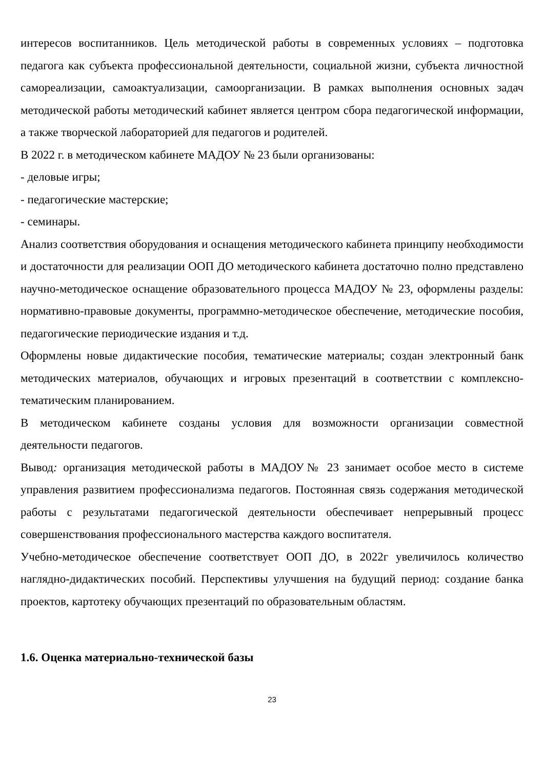интересов воспитанников. Цель методической работы в современных условиях – подготовка педагога как субъекта профессиональной деятельности, социальной жизни, субъекта личностной самореализации, самоактуализации, самоорганизации. В рамках выполнения основных задач методической работы методический кабинет является центром сбора педагогической информации, а также творческой лабораторией для педагогов и родителей.
В 2022 г. в методическом кабинете МАДОУ № 23 были организованы:
- деловые игры;
- педагогические мастерские;
- семинары.
Анализ соответствия оборудования и оснащения методического кабинета принципу необходимости и достаточности для реализации ООП ДО методического кабинета достаточно полно представлено научно-методическое оснащение образовательного процесса МАДОУ № 23, оформлены разделы: нормативно-правовые документы, программно-методическое обеспечение, методические пособия, педагогические периодические издания и т.д.
Оформлены новые дидактические пособия, тематические материалы; создан электронный банк методических материалов, обучающих и игровых презентаций в соответствии с комплексно-тематическим планированием.
В методическом кабинете созданы условия для возможности организации совместной деятельности педагогов.
Вывод: организация методической работы в МАДОУ№ 23 занимает особое место в системе управления развитием профессионализма педагогов. Постоянная связь содержания методической работы с результатами педагогической деятельности обеспечивает непрерывный процесс совершенствования профессионального мастерства каждого воспитателя.
Учебно-методическое обеспечение соответствует ООП ДО, в 2022г увеличилось количество наглядно-дидактических пособий. Перспективы улучшения на будущий период: создание банка проектов, картотеку обучающих презентаций по образовательным областям.
1.6. Оценка материально-технической базы
23